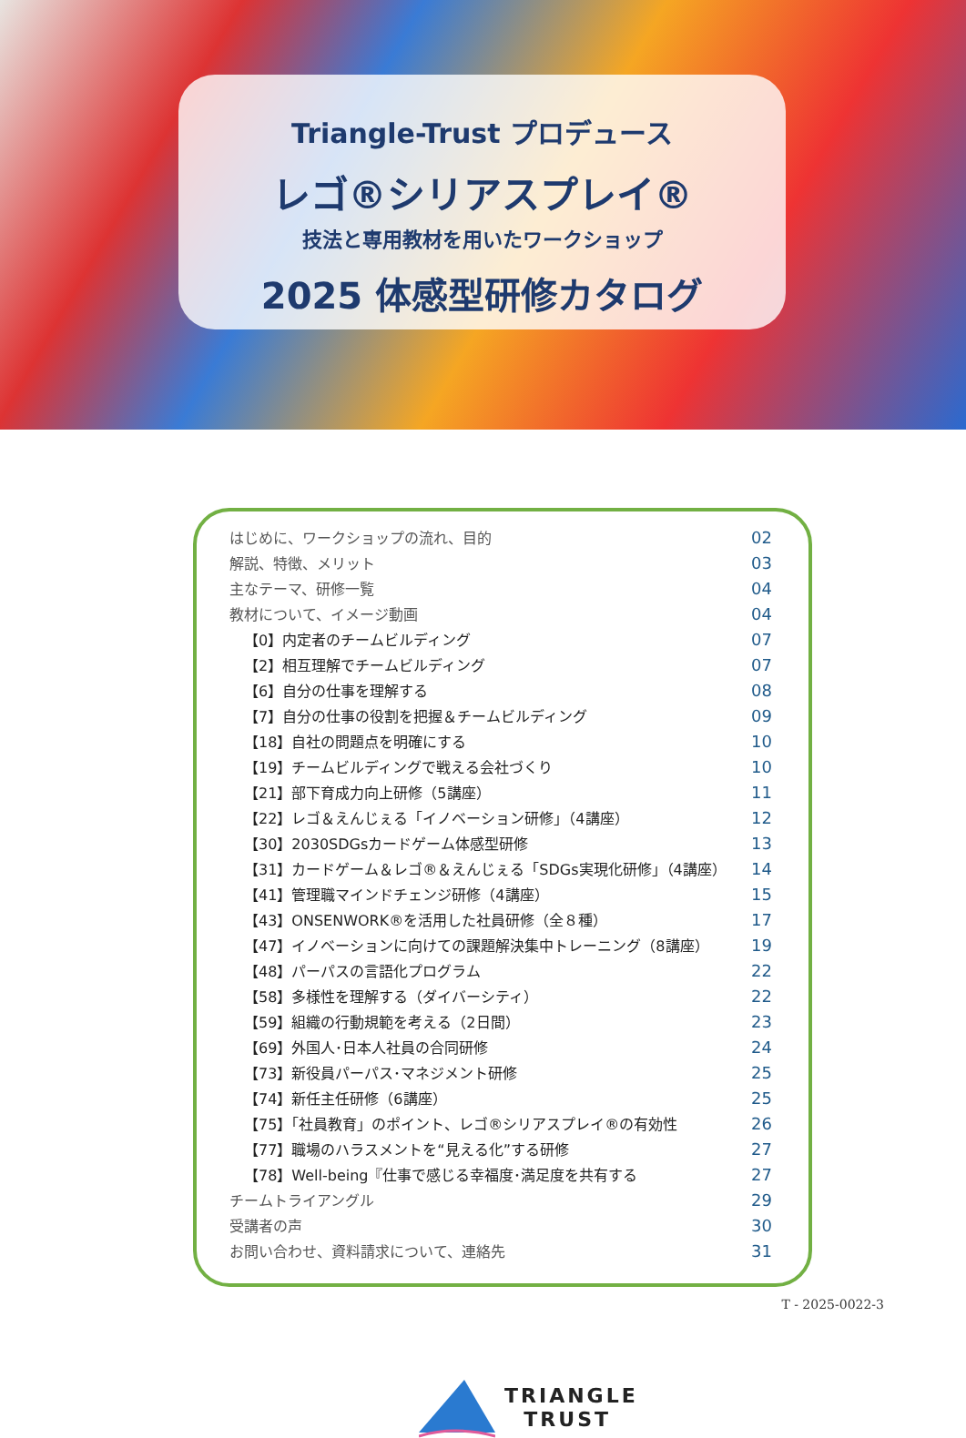Triangle-Trust プロデュース
レゴ®シリアスプレイ®
技法と専用教材を用いたワークショップ
2025 体感型研修カタログ
| はじめに、ワークショップの流れ、目的 | 02 |
| 解説、特徴、メリット | 03 |
| 主なテーマ、研修一覧 | 04 |
| 教材について、イメージ動画 | 04 |
| 【0】内定者のチームビルディング | 07 |
| 【2】相互理解でチームビルディング | 07 |
| 【6】自分の仕事を理解する | 08 |
| 【7】自分の仕事の役割を把握＆チームビルディング | 09 |
| 【18】自社の問題点を明確にする | 10 |
| 【19】チームビルディングで戦える会社づくり | 10 |
| 【21】部下育成力向上研修（5講座） | 11 |
| 【22】レゴ＆えんじぇる「イノベーション研修」（4講座） | 12 |
| 【30】2030SDGsカードゲーム体感型研修 | 13 |
| 【31】カードゲーム＆レゴ®＆えんじぇる「SDGs実現化研修」（4講座） | 14 |
| 【41】管理職マインドチェンジ研修（4講座） | 15 |
| 【43】ONSENWORK®を活用した社員研修（全８種） | 17 |
| 【47】イノベーションに向けての課題解決集中トレーニング（8講座） | 19 |
| 【48】パーパスの言語化プログラム | 22 |
| 【58】多様性を理解する（ダイバーシティ） | 22 |
| 【59】組織の行動規範を考える（2日間） | 23 |
| 【69】外国人･日本人社員の合同研修 | 24 |
| 【73】新役員パーパス･マネジメント研修 | 25 |
| 【74】新任主任研修（6講座） | 25 |
| 【75】「社員教育」のポイント、レゴ®シリアスプレイ®の有効性 | 26 |
| 【77】職場のハラスメントを“見える化”する研修 | 27 |
| 【78】Well-being『仕事で感じる幸福度･満足度を共有する | 27 |
| チームトライアングル | 29 |
| 受講者の声 | 30 |
| お問い合わせ、資料請求について、連絡先 | 31 |
TRIANGLE
TRUST
T - 2025-0022-3